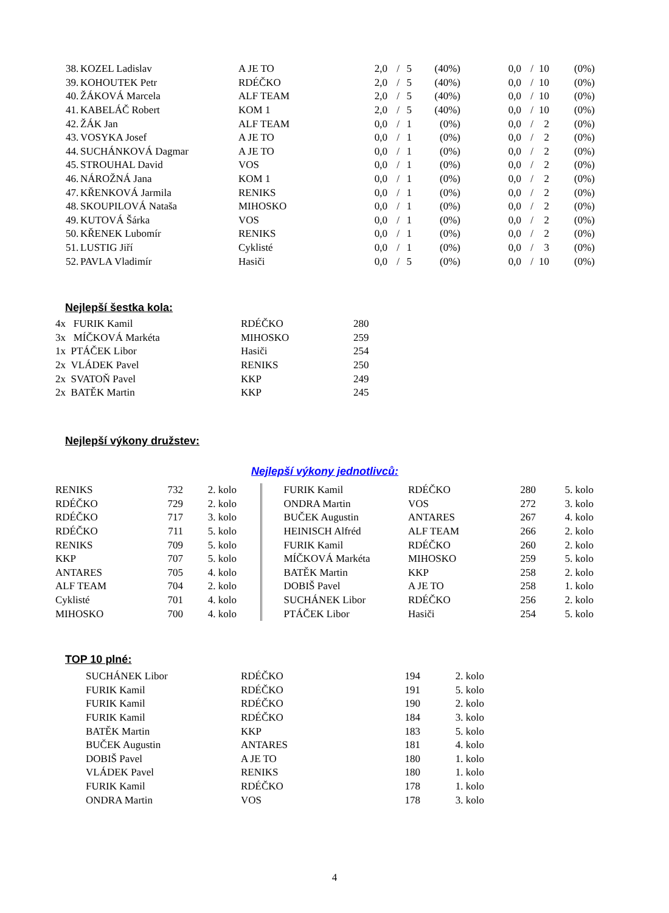| 38. | KOZEL Ladislav | A JE TO | 2,0 | / | 5 | (40%) | 0,0 | / | 10 | (0%) |
| 39. | KOHOUTEK Petr | RDÉČKO | 2,0 | / | 5 | (40%) | 0,0 | / | 10 | (0%) |
| 40. | ŽÁKOVÁ Marcela | ALF TEAM | 2,0 | / | 5 | (40%) | 0,0 | / | 10 | (0%) |
| 41. | KABELÁČ Robert | KOM 1 | 2,0 | / | 5 | (40%) | 0,0 | / | 10 | (0%) |
| 42. | ŽÁK Jan | ALF TEAM | 0,0 | / | 1 | (0%) | 0,0 | / | 2 | (0%) |
| 43. | VOSYKA Josef | A JE TO | 0,0 | / | 1 | (0%) | 0,0 | / | 2 | (0%) |
| 44. | SUCHÁNKOVÁ Dagmar | A JE TO | 0,0 | / | 1 | (0%) | 0,0 | / | 2 | (0%) |
| 45. | STROUHAL David | VOS | 0,0 | / | 1 | (0%) | 0,0 | / | 2 | (0%) |
| 46. | NÁROŽNÁ Jana | KOM 1 | 0,0 | / | 1 | (0%) | 0,0 | / | 2 | (0%) |
| 47. | KŘENKOVÁ Jarmila | RENIKS | 0,0 | / | 1 | (0%) | 0,0 | / | 2 | (0%) |
| 48. | SKOUPILOVÁ Nataša | MIHOSKO | 0,0 | / | 1 | (0%) | 0,0 | / | 2 | (0%) |
| 49. | KUTOVÁ Šárka | VOS | 0,0 | / | 1 | (0%) | 0,0 | / | 2 | (0%) |
| 50. | KŘENEK Lubomír | RENIKS | 0,0 | / | 1 | (0%) | 0,0 | / | 2 | (0%) |
| 51. | LUSTIG Jiří | Cyklisté | 0,0 | / | 1 | (0%) | 0,0 | / | 3 | (0%) |
| 52. | PAVLA Vladimír | Hasiči | 0,0 | / | 5 | (0%) | 0,0 | / | 10 | (0%) |
Nejlepší šestka kola:
| 4x FURIK Kamil | RDÉČKO | 280 |
| 3x MÍČKOVÁ Markéta | MIHOSKO | 259 |
| 1x PTÁČEK Libor | Hasiči | 254 |
| 2x VLÁDEK Pavel | RENIKS | 250 |
| 2x SVATOŇ Pavel | KKP | 249 |
| 2x BATĚK Martin | KKP | 245 |
Nejlepší výkony družstev:
Nejlepší výkony jednotlivců:
| RENIKS | 732 | 2. kolo | | FURIK Kamil | RDÉČKO | 280 | 5. kolo |
| RDÉČKO | 729 | 2. kolo | | ONDRA Martin | VOS | 272 | 3. kolo |
| RDÉČKO | 717 | 3. kolo | | BUČEK Augustin | ANTARES | 267 | 4. kolo |
| RDÉČKO | 711 | 5. kolo | | HEINISCH Alfréd | ALF TEAM | 266 | 2. kolo |
| RENIKS | 709 | 5. kolo | | FURIK Kamil | RDÉČKO | 260 | 2. kolo |
| KKP | 707 | 5. kolo | | MÍČKOVÁ Markéta | MIHOSKO | 259 | 5. kolo |
| ANTARES | 705 | 4. kolo | | BATĚK Martin | KKP | 258 | 2. kolo |
| ALF TEAM | 704 | 2. kolo | | DOBIŠ Pavel | A JE TO | 258 | 1. kolo |
| Cyklisté | 701 | 4. kolo | | SUCHÁNEK Libor | RDÉČKO | 256 | 2. kolo |
| MIHOSKO | 700 | 4. kolo | | PTÁČEK Libor | Hasiči | 254 | 5. kolo |
TOP 10 plné:
| SUCHÁNEK Libor | RDÉČKO | 194 | 2. kolo |
| FURIK Kamil | RDÉČKO | 191 | 5. kolo |
| FURIK Kamil | RDÉČKO | 190 | 2. kolo |
| FURIK Kamil | RDÉČKO | 184 | 3. kolo |
| BATĚK Martin | KKP | 183 | 5. kolo |
| BUČEK Augustin | ANTARES | 181 | 4. kolo |
| DOBIŠ Pavel | A JE TO | 180 | 1. kolo |
| VLÁDEK Pavel | RENIKS | 180 | 1. kolo |
| FURIK Kamil | RDÉČKO | 178 | 1. kolo |
| ONDRA Martin | VOS | 178 | 3. kolo |
4